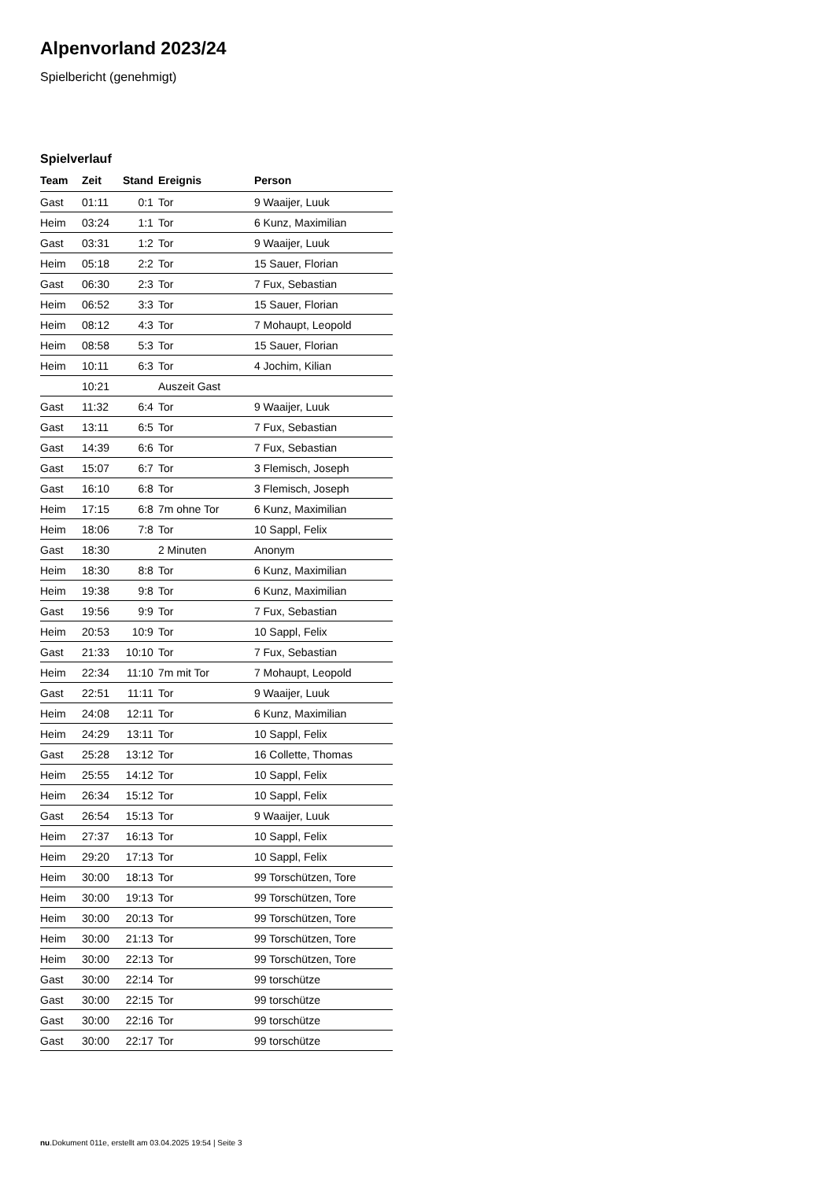Alpenvorland 2023/24
Spielbericht (genehmigt)
Spielverlauf
| Team | Zeit | Stand | Ereignis | Person |
| --- | --- | --- | --- | --- |
| Gast | 01:11 | 0:1 | Tor | 9 Waaijer, Luuk |
| Heim | 03:24 | 1:1 | Tor | 6 Kunz, Maximilian |
| Gast | 03:31 | 1:2 | Tor | 9 Waaijer, Luuk |
| Heim | 05:18 | 2:2 | Tor | 15 Sauer, Florian |
| Gast | 06:30 | 2:3 | Tor | 7 Fux, Sebastian |
| Heim | 06:52 | 3:3 | Tor | 15 Sauer, Florian |
| Heim | 08:12 | 4:3 | Tor | 7 Mohaupt, Leopold |
| Heim | 08:58 | 5:3 | Tor | 15 Sauer, Florian |
| Heim | 10:11 | 6:3 | Tor | 4 Jochim, Kilian |
| | 10:21 | | Auszeit Gast | |
| Gast | 11:32 | 6:4 | Tor | 9 Waaijer, Luuk |
| Gast | 13:11 | 6:5 | Tor | 7 Fux, Sebastian |
| Gast | 14:39 | 6:6 | Tor | 7 Fux, Sebastian |
| Gast | 15:07 | 6:7 | Tor | 3 Flemisch, Joseph |
| Gast | 16:10 | 6:8 | Tor | 3 Flemisch, Joseph |
| Heim | 17:15 | 6:8 | 7m ohne Tor | 6 Kunz, Maximilian |
| Heim | 18:06 | 7:8 | Tor | 10 Sappl, Felix |
| Gast | 18:30 | | 2 Minuten | Anonym |
| Heim | 18:30 | 8:8 | Tor | 6 Kunz, Maximilian |
| Heim | 19:38 | 9:8 | Tor | 6 Kunz, Maximilian |
| Gast | 19:56 | 9:9 | Tor | 7 Fux, Sebastian |
| Heim | 20:53 | 10:9 | Tor | 10 Sappl, Felix |
| Gast | 21:33 | 10:10 | Tor | 7 Fux, Sebastian |
| Heim | 22:34 | 11:10 | 7m mit Tor | 7 Mohaupt, Leopold |
| Gast | 22:51 | 11:11 | Tor | 9 Waaijer, Luuk |
| Heim | 24:08 | 12:11 | Tor | 6 Kunz, Maximilian |
| Heim | 24:29 | 13:11 | Tor | 10 Sappl, Felix |
| Gast | 25:28 | 13:12 | Tor | 16 Collette, Thomas |
| Heim | 25:55 | 14:12 | Tor | 10 Sappl, Felix |
| Heim | 26:34 | 15:12 | Tor | 10 Sappl, Felix |
| Gast | 26:54 | 15:13 | Tor | 9 Waaijer, Luuk |
| Heim | 27:37 | 16:13 | Tor | 10 Sappl, Felix |
| Heim | 29:20 | 17:13 | Tor | 10 Sappl, Felix |
| Heim | 30:00 | 18:13 | Tor | 99 Torschützen, Tore |
| Heim | 30:00 | 19:13 | Tor | 99 Torschützen, Tore |
| Heim | 30:00 | 20:13 | Tor | 99 Torschützen, Tore |
| Heim | 30:00 | 21:13 | Tor | 99 Torschützen, Tore |
| Heim | 30:00 | 22:13 | Tor | 99 Torschützen, Tore |
| Gast | 30:00 | 22:14 | Tor | 99 torschütze |
| Gast | 30:00 | 22:15 | Tor | 99 torschütze |
| Gast | 30:00 | 22:16 | Tor | 99 torschütze |
| Gast | 30:00 | 22:17 | Tor | 99 torschütze |
nu.Dokument 011e, erstellt am 03.04.2025 19:54 | Seite 3